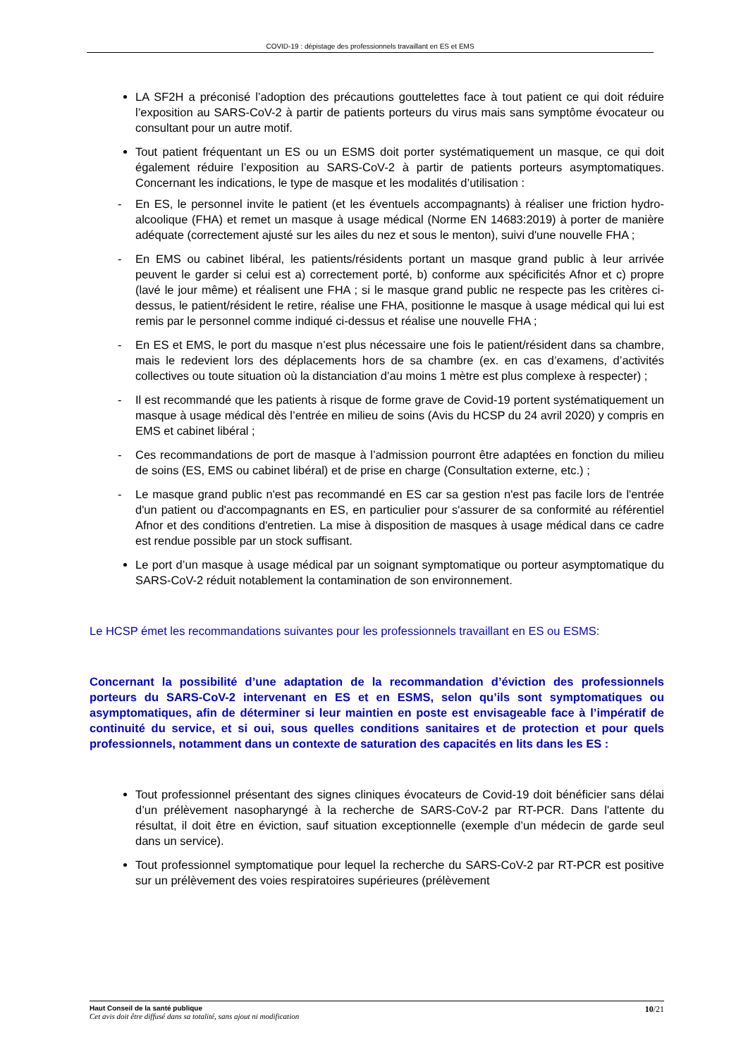COVID-19 : dépistage des professionnels travaillant en ES et EMS
LA SF2H a préconisé l’adoption des précautions gouttelettes face à tout patient ce qui doit réduire l’exposition au SARS-CoV-2 à partir de patients porteurs du virus mais sans symptôme évocateur ou consultant pour un autre motif.
Tout patient fréquentant un ES ou un ESMS doit porter systématiquement un masque, ce qui doit également réduire l’exposition au SARS-CoV-2 à partir de patients porteurs asymptomatiques. Concernant les indications, le type de masque et les modalités d’utilisation :
- En ES, le personnel invite le patient (et les éventuels accompagnants) à réaliser une friction hydro-alcoolique (FHA) et remet un masque à usage médical (Norme EN 14683:2019) à porter de manière adéquate (correctement ajusté sur les ailes du nez et sous le menton), suivi d'une nouvelle FHA ;
- En EMS ou cabinet libéral, les patients/résidents portant un masque grand public à leur arrivée peuvent le garder si celui est a) correctement porté, b) conforme aux spécificités Afnor et c) propre (lavé le jour même) et réalisent une FHA ; si le masque grand public ne respecte pas les critères ci-dessus, le patient/résident le retire, réalise une FHA, positionne le masque à usage médical qui lui est remis par le personnel comme indiqué ci-dessus et réalise une nouvelle FHA ;
- En ES et EMS, le port du masque n’est plus nécessaire une fois le patient/résident dans sa chambre, mais le redevient lors des déplacements hors de sa chambre (ex. en cas d’examens, d’activités collectives ou toute situation où la distanciation d’au moins 1 mètre est plus complexe à respecter) ;
- Il est recommandé que les patients à risque de forme grave de Covid-19 portent systématiquement un masque à usage médical dès l’entrée en milieu de soins (Avis du HCSP du 24 avril 2020) y compris en EMS et cabinet libéral ;
- Ces recommandations de port de masque à l’admission pourront être adaptées en fonction du milieu de soins (ES, EMS ou cabinet libéral) et de prise en charge (Consultation externe, etc.) ;
- Le masque grand public n'est pas recommandé en ES car sa gestion n'est pas facile lors de l'entrée d'un patient ou d'accompagnants en ES, en particulier pour s'assurer de sa conformité au référentiel Afnor et des conditions d'entretien. La mise à disposition de masques à usage médical dans ce cadre est rendue possible par un stock suffisant.
Le port d’un masque à usage médical par un soignant symptomatique ou porteur asymptomatique du SARS-CoV-2 réduit notablement la contamination de son environnement.
Le HCSP émet les recommandations suivantes pour les professionnels travaillant en ES ou ESMS:
Concernant la possibilité d’une adaptation de la recommandation d’éviction des professionnels porteurs du SARS-CoV-2 intervenant en ES et en ESMS, selon qu’ils sont symptomatiques ou asymptomatiques, afin de déterminer si leur maintien en poste est envisageable face à l’impératif de continuité du service, et si oui, sous quelles conditions sanitaires et de protection et pour quels professionnels, notamment dans un contexte de saturation des capacités en lits dans les ES :
Tout professionnel présentant des signes cliniques évocateurs de Covid-19 doit bénéficier sans délai d’un prélèvement nasopharyngé à la recherche de SARS-CoV-2 par RT-PCR. Dans l'attente du résultat, il doit être en éviction, sauf situation exceptionnelle (exemple d’un médecin de garde seul dans un service).
Tout professionnel symptomatique pour lequel la recherche du SARS-CoV-2 par RT-PCR est positive sur un prélèvement des voies respiratoires supérieures (prélèvement
Haut Conseil de la santé publique
Cet avis doit être diffusé dans sa totalité, sans ajout ni modification
10/21